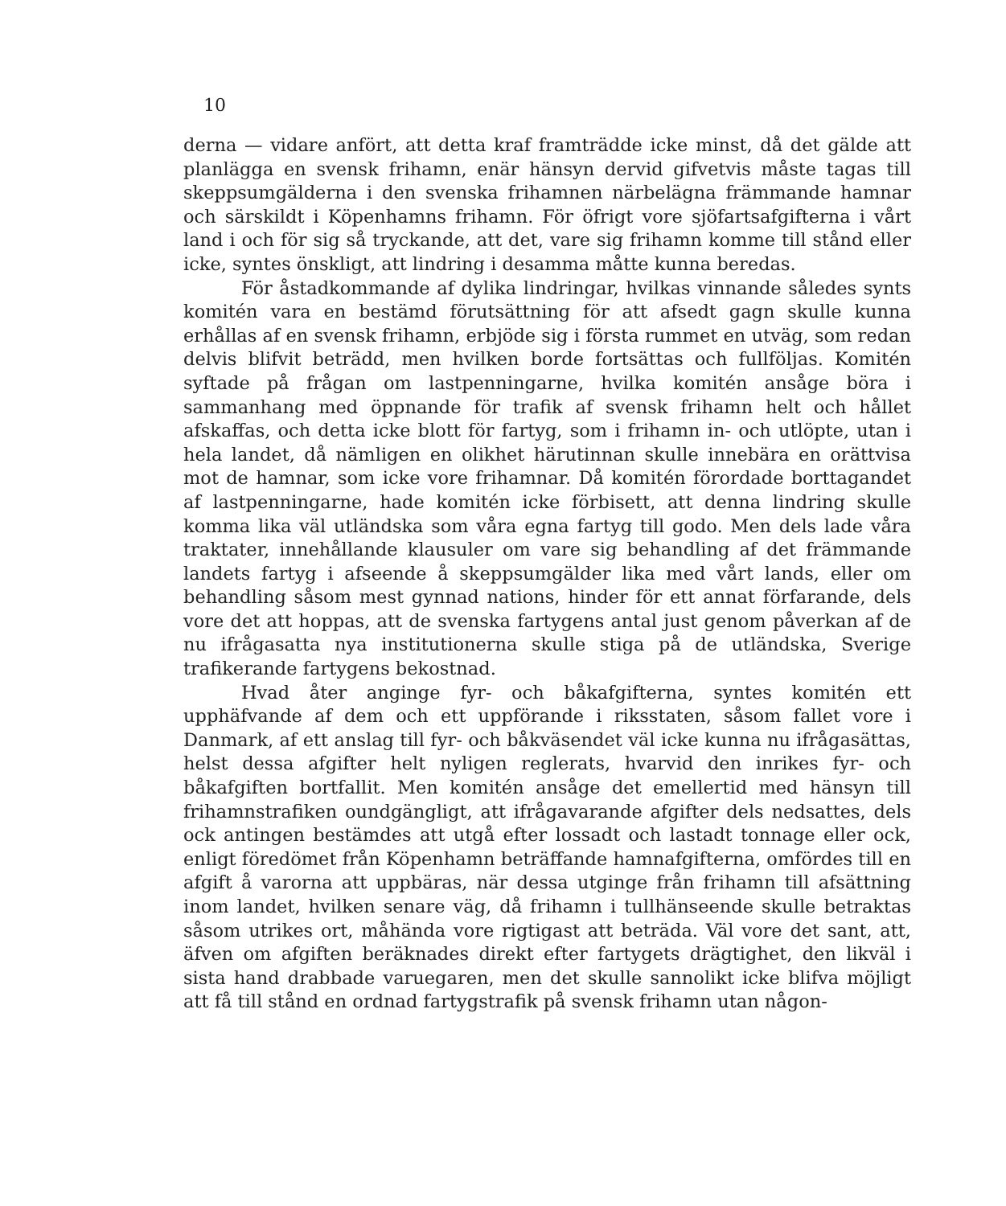10
derna — vidare anfört, att detta kraf framträdde icke minst, då det gälde att planlägga en svensk frihamn, enär hänsyn dervid gifvetvis måste tagas till skeppsumgälderna i den svenska frihamnen närbelägna främmande hamnar och särskildt i Köpenhamns frihamn. För öfrigt vore sjöfartsafgifterna i vårt land i och för sig så tryckande, att det, vare sig frihamn komme till stånd eller icke, syntes önskligt, att lindring i desamma måtte kunna beredas.
För åstadkommande af dylika lindringar, hvilkas vinnande således synts komitén vara en bestämd förutsättning för att afsedt gagn skulle kunna erhållas af en svensk frihamn, erbjöde sig i första rummet en utväg, som redan delvis blifvit beträdd, men hvilken borde fortsättas och fullföljas. Komitén syftade på frågan om lastpenningarne, hvilka komitén ansåge böra i sammanhang med öppnande för trafik af svensk frihamn helt och hållet afskaffas, och detta icke blott för fartyg, som i frihamn in- och utlöpte, utan i hela landet, då nämligen en olikhet härutinnan skulle innebära en orättvisa mot de hamnar, som icke vore frihamnar. Då komitén förordade borttagandet af lastpenningarne, hade komitén icke förbisett, att denna lindring skulle komma lika väl utländska som våra egna fartyg till godo. Men dels lade våra traktater, innehållande klausuler om vare sig behandling af det främmande landets fartyg i afseende å skeppsumgälder lika med vårt lands, eller om behandling såsom mest gynnad nations, hinder för ett annat förfarande, dels vore det att hoppas, att de svenska fartygens antal just genom påverkan af de nu ifrågasatta nya institutionerna skulle stiga på de utländska, Sverige trafikerande fartygens bekostnad.
Hvad åter anginge fyr- och båkafgifterna, syntes komitén ett upphäfvande af dem och ett uppförande i riksstaten, såsom fallet vore i Danmark, af ett anslag till fyr- och båkväsendet väl icke kunna nu ifrågasättas, helst dessa afgifter helt nyligen reglerats, hvarvid den inrikes fyr- och båkafgiften bortfallit. Men komitén ansåge det emellertid med hänsyn till frihamnstrafiken oundgängligt, att ifrågavarande afgifter dels nedsattes, dels ock antingen bestämdes att utgå efter lossadt och lastadt tonnage eller ock, enligt föredömet från Köpenhamn beträffande hamnafgifterna, omfördes till en afgift å varorna att uppbäras, när dessa utginge från frihamn till afsättning inom landet, hvilken senare väg, då frihamn i tullhänseende skulle betraktas såsom utrikes ort, måhända vore rigtigast att beträda. Väl vore det sant, att, äfven om afgiften beräknades direkt efter fartygets drägtighet, den likväl i sista hand drabbade varuegaren, men det skulle sannolikt icke blifva möjligt att få till stånd en ordnad fartygstrafik på svensk frihamn utan någon-